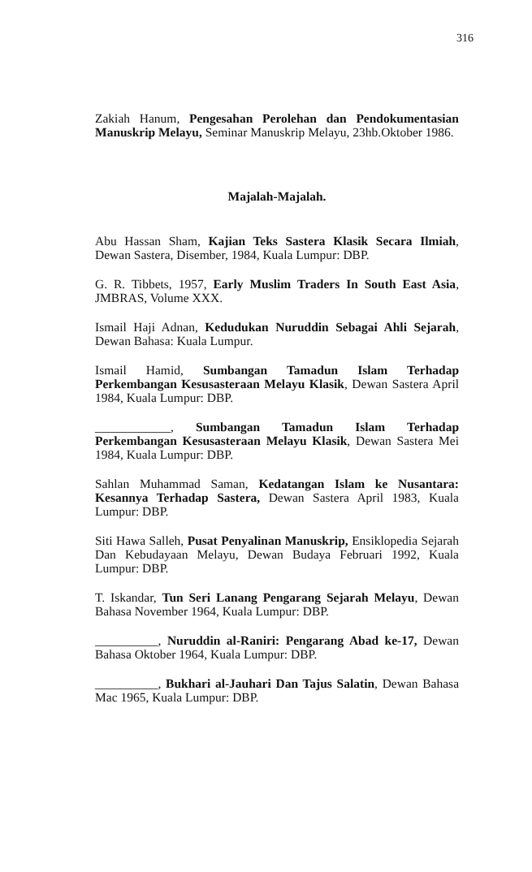316
Zakiah Hanum, Pengesahan Perolehan dan Pendokumentasian Manuskrip Melayu, Seminar Manuskrip Melayu, 23hb.Oktober 1986.
Majalah-Majalah.
Abu Hassan Sham, Kajian Teks Sastera Klasik Secara Ilmiah, Dewan Sastera, Disember, 1984, Kuala Lumpur: DBP.
G. R. Tibbets, 1957, Early Muslim Traders In South East Asia, JMBRAS, Volume XXX.
Ismail Haji Adnan, Kedudukan Nuruddin Sebagai Ahli Sejarah, Dewan Bahasa: Kuala Lumpur.
Ismail Hamid, Sumbangan Tamadun Islam Terhadap Perkembangan Kesusasteraan Melayu Klasik, Dewan Sastera April 1984, Kuala Lumpur: DBP.
____________, Sumbangan Tamadun Islam Terhadap Perkembangan Kesusasteraan Melayu Klasik, Dewan Sastera Mei 1984, Kuala Lumpur: DBP.
Sahlan Muhammad Saman, Kedatangan Islam ke Nusantara: Kesannya Terhadap Sastera, Dewan Sastera April 1983, Kuala Lumpur: DBP.
Siti Hawa Salleh, Pusat Penyalinan Manuskrip, Ensiklopedia Sejarah Dan Kebudayaan Melayu, Dewan Budaya Februari 1992, Kuala Lumpur: DBP.
T. Iskandar, Tun Seri Lanang Pengarang Sejarah Melayu, Dewan Bahasa November 1964, Kuala Lumpur: DBP.
__________, Nuruddin al-Raniri: Pengarang Abad ke-17, Dewan Bahasa Oktober 1964, Kuala Lumpur: DBP.
__________, Bukhari al-Jauhari Dan Tajus Salatin, Dewan Bahasa Mac 1965, Kuala Lumpur: DBP.